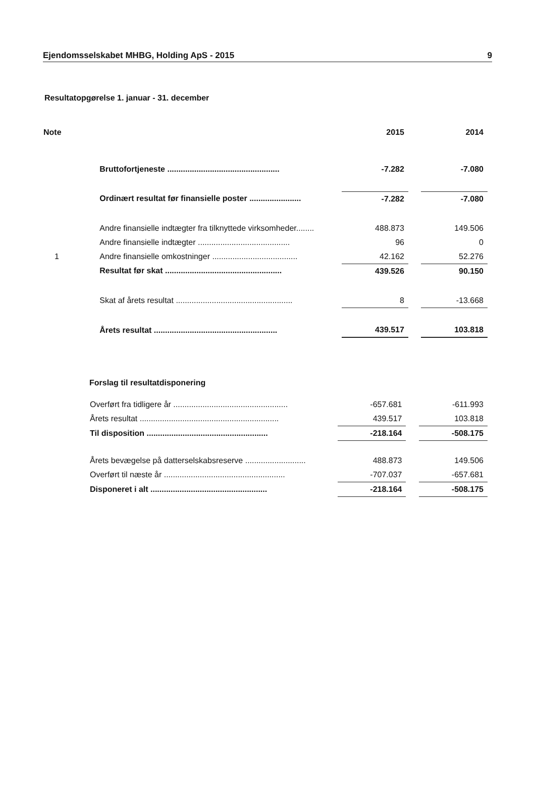Ejendomsselskabet MHBG, Holding ApS - 2015 9
Resultatopgørelse 1. januar - 31. december
| Note | | 2015 | | 2014 |
| | Bruttofortjeneste .................................................. | -7.282 | | -7.080 |
| | Ordinært resultat før finansielle poster ....................... | -7.282 | | -7.080 |
| | Andre finansielle indtægter fra tilknyttede virksomheder........ | 488.873 | | 149.506 |
| | Andre finansielle indtægter ......................................... | 96 | | 0 |
| 1 | Andre finansielle omkostninger ...................................... | 42.162 | | 52.276 |
| | Resultat før skat .................................................... | 439.526 | | 90.150 |
| | Skat af årets resultat .................................................... | 8 | | -13.668 |
| | Årets resultat ....................................................... | 439.517 | | 103.818 |
Forslag til resultatdisponering
| | Overført fra tidligere år ................................................... | -657.681 | | -611.993 |
| | Årets resultat .............................................................. | 439.517 | | 103.818 |
| | Til disposition ...................................................... | -218.164 | | -508.175 |
| | Årets bevægelse på datterselskabsreserve ........................... | 488.873 | | 149.506 |
| | Overført til næste år ...................................................... | -707.037 | | -657.681 |
| | Disponeret i alt .................................................... | -218.164 | | -508.175 |